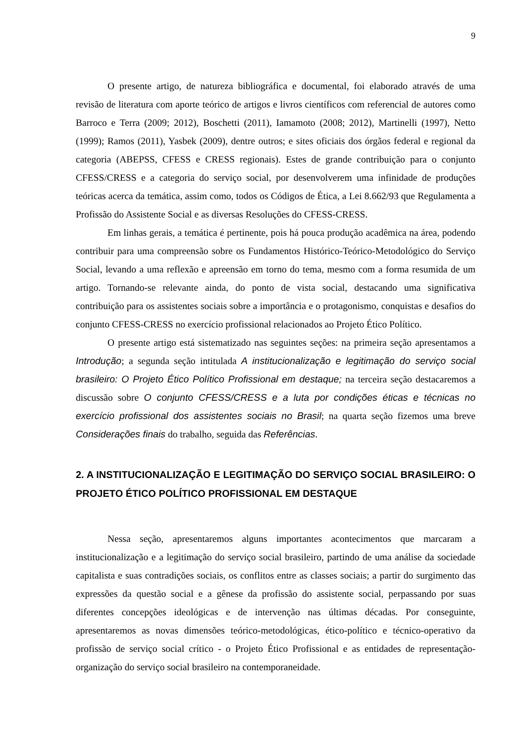9
O presente artigo, de natureza bibliográfica e documental, foi elaborado através de uma revisão de literatura com aporte teórico de artigos e livros científicos com referencial de autores como Barroco e Terra (2009; 2012), Boschetti (2011), Iamamoto (2008; 2012), Martinelli (1997), Netto (1999); Ramos (2011), Yasbek (2009), dentre outros; e sites oficiais dos órgãos federal e regional da categoria (ABEPSS, CFESS e CRESS regionais). Estes de grande contribuição para o conjunto CFESS/CRESS e a categoria do serviço social, por desenvolverem uma infinidade de produções teóricas acerca da temática, assim como, todos os Códigos de Ética, a Lei 8.662/93 que Regulamenta a Profissão do Assistente Social e as diversas Resoluções do CFESS-CRESS.
Em linhas gerais, a temática é pertinente, pois há pouca produção acadêmica na área, podendo contribuir para uma compreensão sobre os Fundamentos Histórico-Teórico-Metodológico do Serviço Social, levando a uma reflexão e apreensão em torno do tema, mesmo com a forma resumida de um artigo. Tornando-se relevante ainda, do ponto de vista social, destacando uma significativa contribuição para os assistentes sociais sobre a importância e o protagonismo, conquistas e desafios do conjunto CFESS-CRESS no exercício profissional relacionados ao Projeto Ético Político.
O presente artigo está sistematizado nas seguintes seções: na primeira seção apresentamos a Introdução; a segunda seção intitulada A institucionalização e legitimação do serviço social brasileiro: O Projeto Ético Político Profissional em destaque; na terceira seção destacaremos a discussão sobre O conjunto CFESS/CRESS e a luta por condições éticas e técnicas no exercício profissional dos assistentes sociais no Brasil; na quarta seção fizemos uma breve Considerações finais do trabalho, seguida das Referências.
2. A INSTITUCIONALIZAÇÃO E LEGITIMAÇÃO DO SERVIÇO SOCIAL BRASILEIRO: O PROJETO ÉTICO POLÍTICO PROFISSIONAL EM DESTAQUE
Nessa seção, apresentaremos alguns importantes acontecimentos que marcaram a institucionalização e a legitimação do serviço social brasileiro, partindo de uma análise da sociedade capitalista e suas contradições sociais, os conflitos entre as classes sociais; a partir do surgimento das expressões da questão social e a gênese da profissão do assistente social, perpassando por suas diferentes concepções ideológicas e de intervenção nas últimas décadas. Por conseguinte, apresentaremos as novas dimensões teórico-metodológicas, ético-político e técnico-operativo da profissão de serviço social crítico - o Projeto Ético Profissional e as entidades de representação-organização do serviço social brasileiro na contemporaneidade.